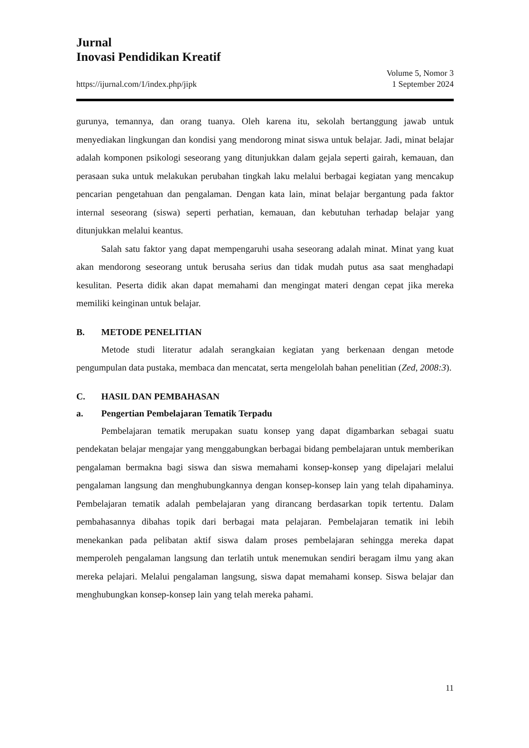Jurnal
Inovasi Pendidikan Kreatif
https://ijurnal.com/1/index.php/jipk
Volume 5, Nomor 3
1 September 2024
gurunya, temannya, dan orang tuanya. Oleh karena itu, sekolah bertanggung jawab untuk menyediakan lingkungan dan kondisi yang mendorong minat siswa untuk belajar. Jadi, minat belajar adalah komponen psikologi seseorang yang ditunjukkan dalam gejala seperti gairah, kemauan, dan perasaan suka untuk melakukan perubahan tingkah laku melalui berbagai kegiatan yang mencakup pencarian pengetahuan dan pengalaman. Dengan kata lain, minat belajar bergantung pada faktor internal seseorang (siswa) seperti perhatian, kemauan, dan kebutuhan terhadap belajar yang ditunjukkan melalui keantus.
Salah satu faktor yang dapat mempengaruhi usaha seseorang adalah minat. Minat yang kuat akan mendorong seseorang untuk berusaha serius dan tidak mudah putus asa saat menghadapi kesulitan. Peserta didik akan dapat memahami dan mengingat materi dengan cepat jika mereka memiliki keinginan untuk belajar.
B. METODE PENELITIAN
Metode studi literatur adalah serangkaian kegiatan yang berkenaan dengan metode pengumpulan data pustaka, membaca dan mencatat, serta mengelolah bahan penelitian (Zed, 2008:3).
C. HASIL DAN PEMBAHASAN
a. Pengertian Pembelajaran Tematik Terpadu
Pembelajaran tematik merupakan suatu konsep yang dapat digambarkan sebagai suatu pendekatan belajar mengajar yang menggabungkan berbagai bidang pembelajaran untuk memberikan pengalaman bermakna bagi siswa dan siswa memahami konsep-konsep yang dipelajari melalui pengalaman langsung dan menghubungkannya dengan konsep-konsep lain yang telah dipahaminya. Pembelajaran tematik adalah pembelajaran yang dirancang berdasarkan topik tertentu. Dalam pembahasannya dibahas topik dari berbagai mata pelajaran. Pembelajaran tematik ini lebih menekankan pada pelibatan aktif siswa dalam proses pembelajaran sehingga mereka dapat memperoleh pengalaman langsung dan terlatih untuk menemukan sendiri beragam ilmu yang akan mereka pelajari. Melalui pengalaman langsung, siswa dapat memahami konsep. Siswa belajar dan menghubungkan konsep-konsep lain yang telah mereka pahami.
11